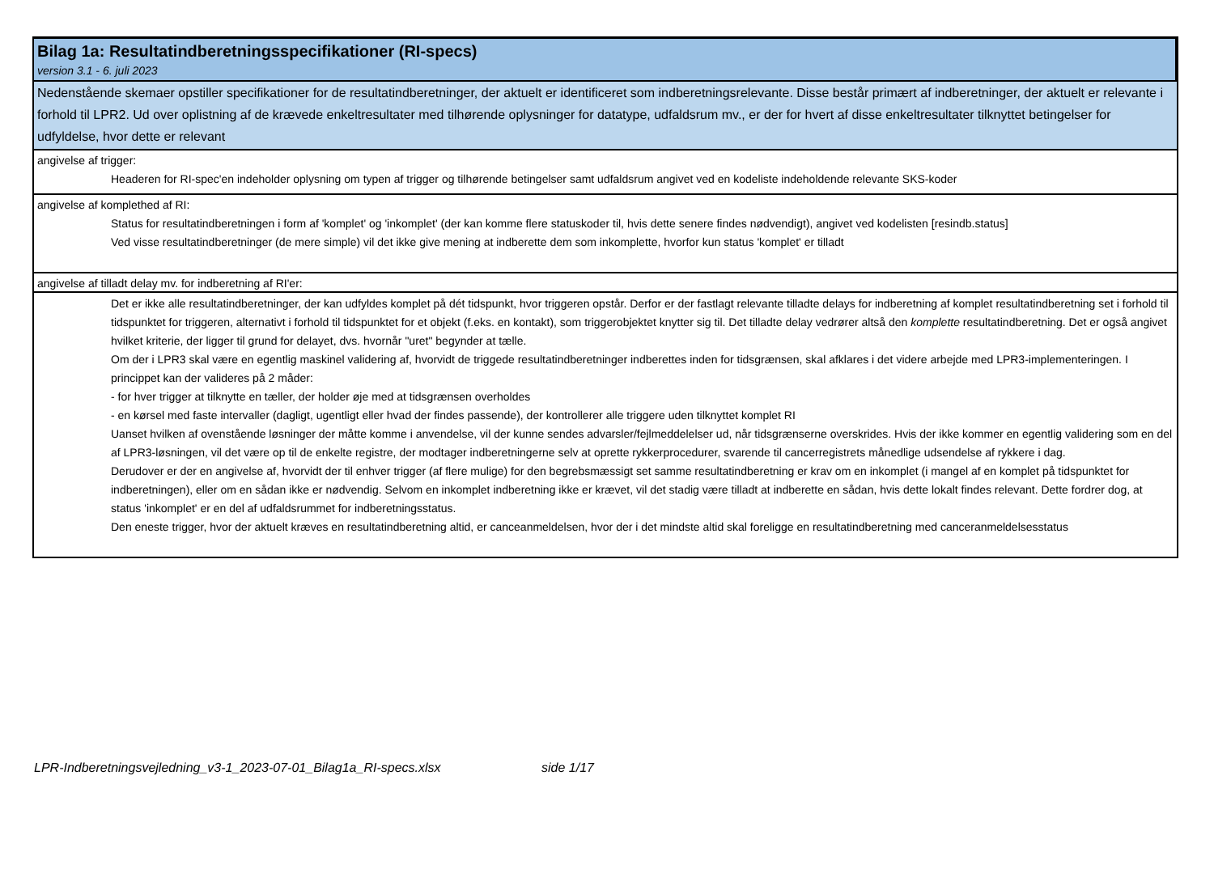Bilag 1a: Resultatindberetningsspecifikationer (RI-specs)
version 3.1 - 6. juli 2023
Nedenstående skemaer opstiller specifikationer for de resultatindberetninger, der aktuelt er identificeret som indberetningsrelevante. Disse består primært af indberetninger, der aktuelt er relevante i forhold til LPR2. Ud over oplistning af de krævede enkeltresultater med tilhørende oplysninger for datatype, udfaldsrum mv., er der for hvert af disse enkeltresultater tilknyttet betingelser for udfyldelse, hvor dette er relevant
angivelse af trigger:
Headeren for RI-spec'en indeholder oplysning om typen af trigger og tilhørende betingelser samt udfaldsrum angivet ved en kodeliste indeholdende relevante SKS-koder
angivelse af komplethed af RI:
Status for resultatindberetningen i form af 'komplet' og 'inkomplet' (der kan komme flere statuskoder til, hvis dette senere findes nødvendigt), angivet ved kodelisten [resindb.status]
Ved visse resultatindberetninger (de mere simple) vil det ikke give mening at indberette dem som inkomplette, hvorfor kun status 'komplet' er tilladt
angivelse af tilladt delay mv. for indberetning af RI'er:
Det er ikke alle resultatindberetninger, der kan udfyldes komplet på dét tidspunkt, hvor triggeren opstår. Derfor er der fastlagt relevante tilladte delays for indberetning af komplet resultatindberetning set i forhold til tidspunktet for triggeren, alternativt i forhold til tidspunktet for et objekt (f.eks. en kontakt), som triggerobjektet knytter sig til. Det tilladte delay vedrører altså den komplette resultatindberetning. Det er også angivet hvilket kriterie, der ligger til grund for delayet, dvs. hvornår "uret" begynder at tælle.
Om der i LPR3 skal være en egentlig maskinel validering af, hvorvidt de triggede resultatindberetninger indberettes inden for tidsgrænsen, skal afklares i det videre arbejde med LPR3-implementeringen. I princippet kan der valideres på 2 måder:
- for hver trigger at tilknytte en tæller, der holder øje med at tidsgrænsen overholdes
- en kørsel med faste intervaller (dagligt, ugentligt eller hvad der findes passende), der kontrollerer alle triggere uden tilknyttet komplet RI
Uanset hvilken af ovenstående løsninger der måtte komme i anvendelse, vil der kunne sendes advarsler/fejlmeddelelser ud, når tidsgrænserne overskrides. Hvis der ikke kommer en egentlig validering som en del af LPR3-løsningen, vil det være op til de enkelte registre, der modtager indberetningerne selv at oprette rykkerprocedurer, svarende til cancerregistrets månedlige udsendelse af rykkere i dag.
Derudover er der en angivelse af, hvorvidt der til enhver trigger (af flere mulige) for den begrebsmæssigt set samme resultatindberetning er krav om en inkomplet (i mangel af en komplet på tidspunktet for indberetningen), eller om en sådan ikke er nødvendig. Selvom en inkomplet indberetning ikke er krævet, vil det stadig være tilladt at indberette en sådan, hvis dette lokalt findes relevant. Dette fordrer dog, at status 'inkomplet' er en del af udfaldsrummet for indberetningsstatus.
Den eneste trigger, hvor der aktuelt kræves en resultatindberetning altid, er canceanmeldelsen, hvor der i det mindste altid skal foreligge en resultatindberetning med canceranmeldelsesstatus
LPR-Indberetningsvejledning_v3-1_2023-07-01_Bilag1a_RI-specs.xlsx side 1/17